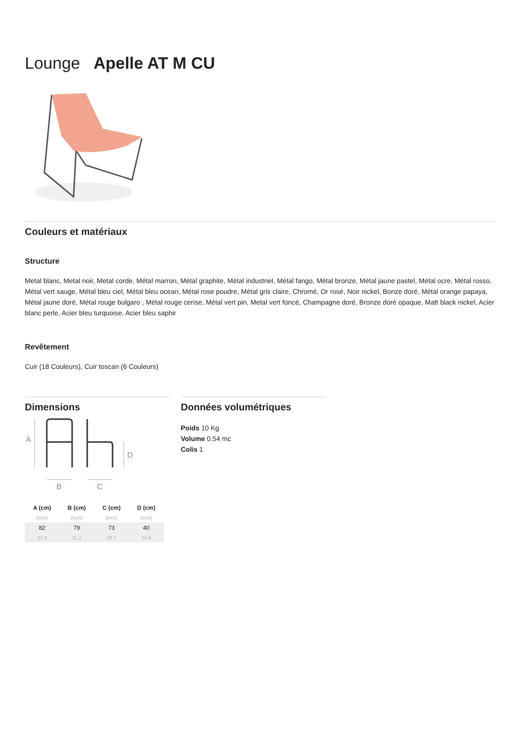Lounge Apelle AT M CU
Couleurs et matériaux
Structure
Metal blanc, Metal noir, Metal corde, Métal marron, Métal graphite, Métal industriel, Métal fango, Métal bronze, Métal jaune pastel, Métal ocre, Métal rosso, Métal vert sauge, Métal bleu ciel, Métal bleu ocean, Métal rose poudre, Métal gris claire, Chromé, Or rosé, Noir nickel, Bonze doré, Métal orange papaya, Métal jaune doré, Métal rouge bulgaro , Métal rouge cerise, Métal vert pin, Metal vert foncé, Champagne doré, Bronze doré opaque, Matt black nickel, Acier blanc perle, Acier bleu turquoise, Acier bleu saphir
Revêtement
Cuir (18 Couleurs), Cuir toscan (6 Couleurs)
Dimensions
A
D
B
C
| A (cm) | B (cm) | C (cm) | D (cm) |
| --- | --- | --- | --- |
| (inch) | (inch) | (inch) | (inch) |
| 82 | 79 | 73 | 40 |
| 32.3 | 31.1 | 28.7 | 15.8 |
Données volumétriques
Poids 10 Kg
Volume 0.54 mc
Colis 1